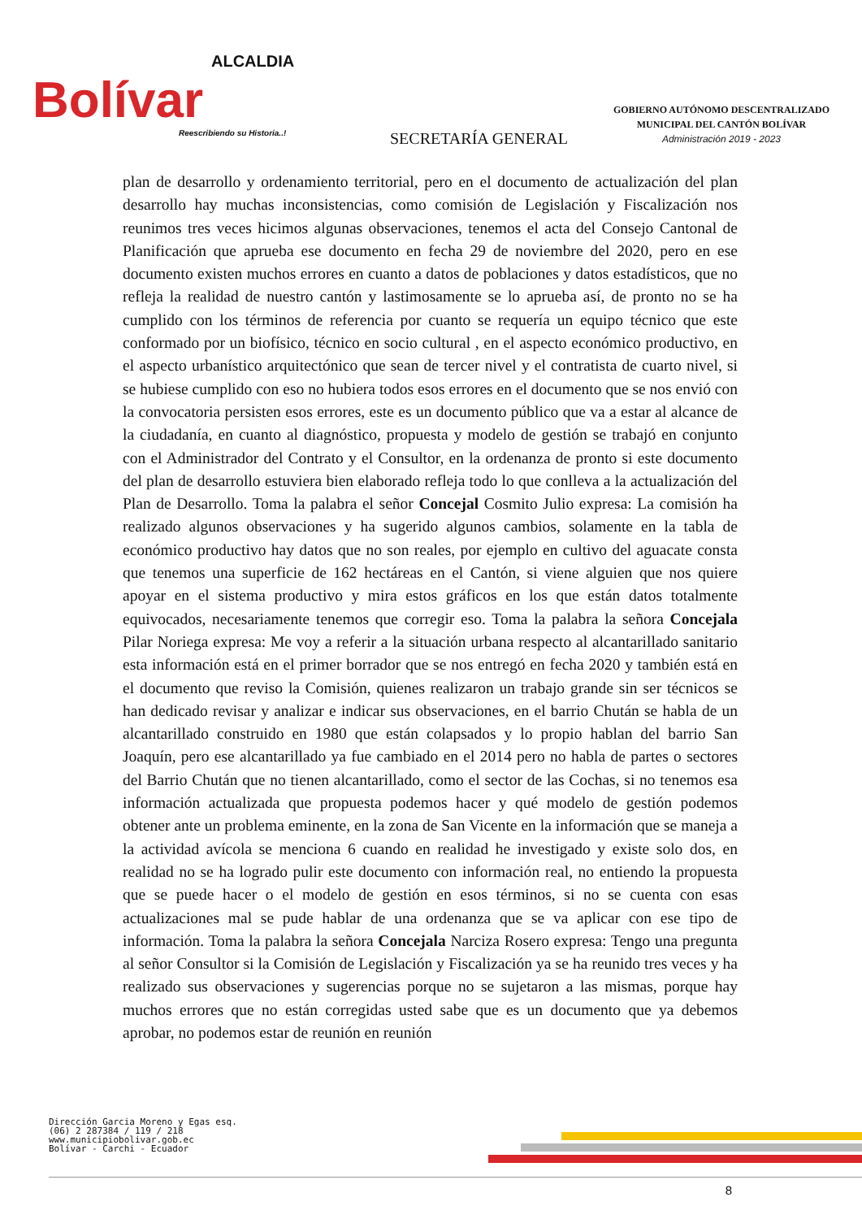ALCALDIA
Bolívar
Reescribiendo su Historia..!
SECRETARÍA GENERAL
GOBIERNO AUTÓNOMO DESCENTRALIZADO
MUNICIPAL DEL CANTÓN BOLÍVAR
Administración 2019 - 2023
plan de desarrollo y ordenamiento territorial, pero en el documento de actualización del plan desarrollo hay muchas inconsistencias, como comisión de Legislación y Fiscalización nos reunimos tres veces hicimos algunas observaciones, tenemos el acta del Consejo Cantonal de Planificación que aprueba ese documento en fecha 29 de noviembre del 2020, pero en ese documento existen muchos errores en cuanto a datos de poblaciones y datos estadísticos, que no refleja la realidad de nuestro cantón y lastimosamente se lo aprueba así, de pronto no se ha cumplido con los términos de referencia por cuanto se requería un equipo técnico que este conformado por un biofísico, técnico en socio cultural , en el aspecto económico productivo, en el aspecto urbanístico arquitectónico que sean de tercer nivel y el contratista de cuarto nivel, si se hubiese cumplido con eso no hubiera todos esos errores en el documento que se nos envió con la convocatoria persisten esos errores, este es un documento público que va a estar al alcance de la ciudadanía, en cuanto al diagnóstico, propuesta y modelo de gestión se trabajó en conjunto con el Administrador del Contrato y el Consultor, en la ordenanza de pronto si este documento del plan de desarrollo estuviera bien elaborado refleja todo lo que conlleva a la actualización del Plan de Desarrollo. Toma la palabra el señor Concejal Cosmito Julio expresa: La comisión ha realizado algunos observaciones y ha sugerido algunos cambios, solamente en la tabla de económico productivo hay datos que no son reales, por ejemplo en cultivo del aguacate consta que tenemos una superficie de 162 hectáreas en el Cantón, si viene alguien que nos quiere apoyar en el sistema productivo y mira estos gráficos en los que están datos totalmente equivocados, necesariamente tenemos que corregir eso. Toma la palabra la señora Concejala Pilar Noriega expresa: Me voy a referir a la situación urbana respecto al alcantarillado sanitario esta información está en el primer borrador que se nos entregó en fecha 2020 y también está en el documento que reviso la Comisión, quienes realizaron un trabajo grande sin ser técnicos se han dedicado revisar y analizar e indicar sus observaciones, en el barrio Chután se habla de un alcantarillado construido en 1980 que están colapsados y lo propio hablan del barrio San Joaquín, pero ese alcantarillado ya fue cambiado en el 2014 pero no habla de partes o sectores del Barrio Chután que no tienen alcantarillado, como el sector de las Cochas, si no tenemos esa información actualizada que propuesta podemos hacer y qué modelo de gestión podemos obtener ante un problema eminente, en la zona de San Vicente en la información que se maneja a la actividad avícola se menciona 6 cuando en realidad he investigado y existe solo dos, en realidad no se ha logrado pulir este documento con información real, no entiendo la propuesta que se puede hacer o el modelo de gestión en esos términos, si no se cuenta con esas actualizaciones mal se pude hablar de una ordenanza que se va aplicar con ese tipo de información. Toma la palabra la señora Concejala Narciza Rosero expresa: Tengo una pregunta al señor Consultor si la Comisión de Legislación y Fiscalización ya se ha reunido tres veces y ha realizado sus observaciones y sugerencias porque no se sujetaron a las mismas, porque hay muchos errores que no están corregidas usted sabe que es un documento que ya debemos aprobar, no podemos estar de reunión en reunión
Dirección Garcia Moreno y Egas esq.
(06) 2 287384 / 119 / 218
www.municipiobolivar.gob.ec
Bolívar - Carchi - Ecuador
8